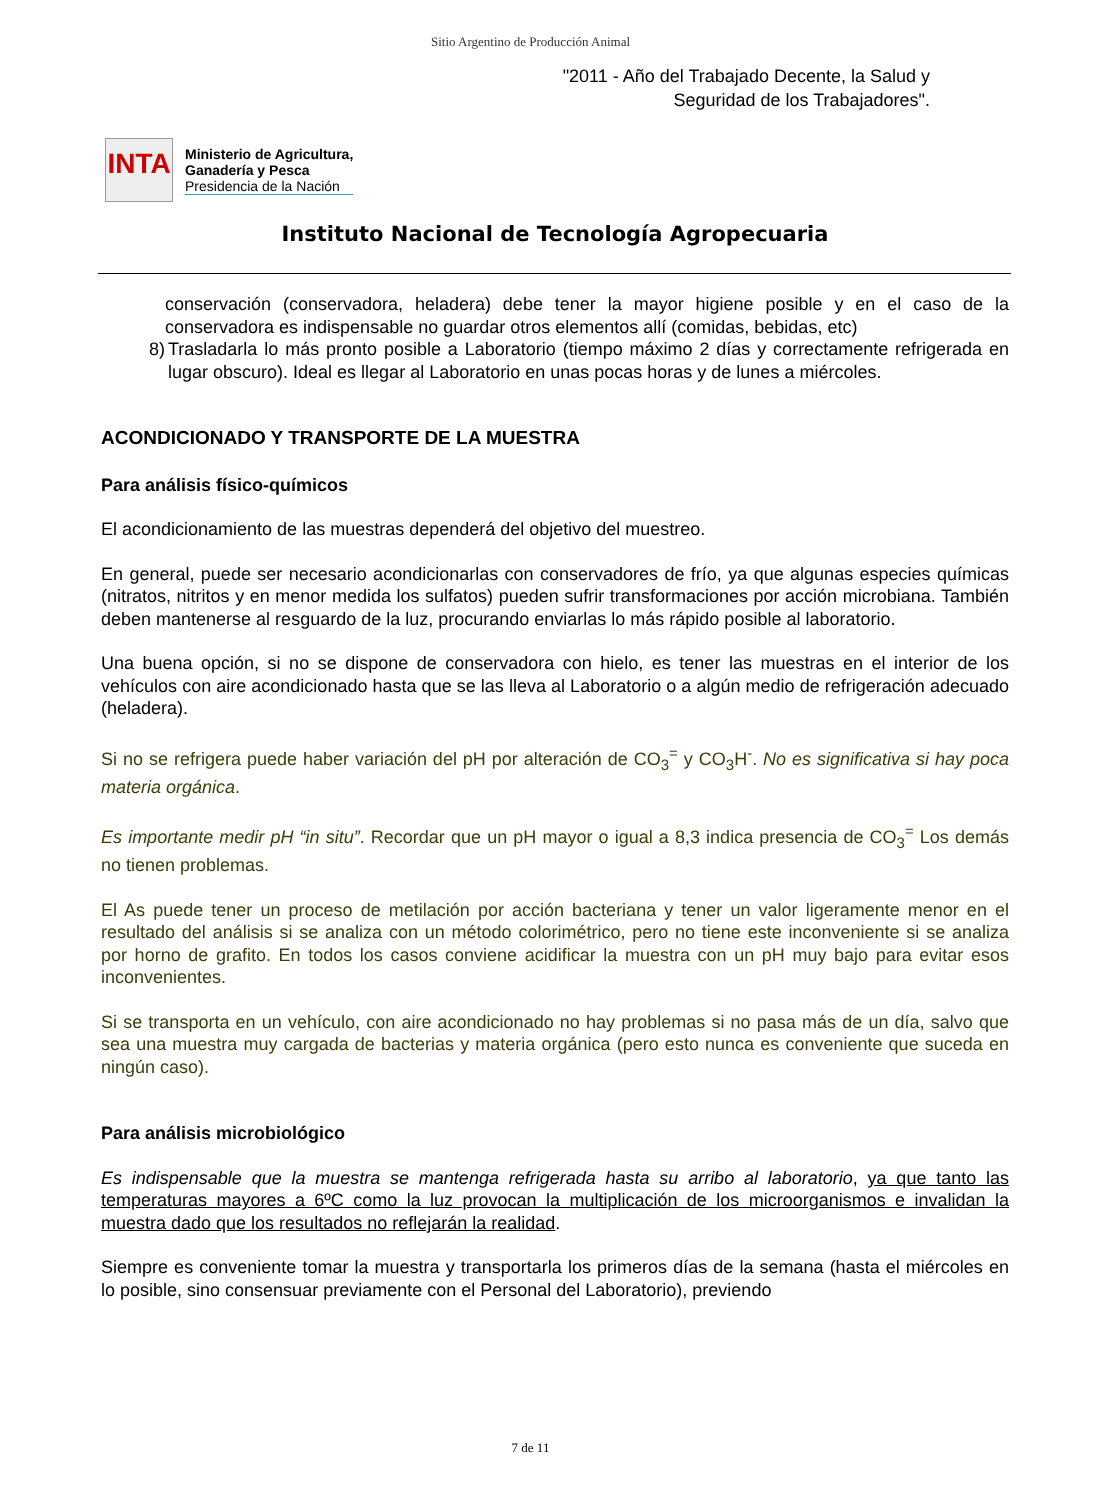Sitio Argentino de Producción Animal
"2011 - Año del Trabajado Decente, la Salud y
Seguridad de los Trabajadores".
INTA
Ministerio de Agricultura,
Ganadería y Pesca
Presidencia de la Nación
Instituto Nacional de Tecnología Agropecuaria
conservación (conservadora, heladera) debe tener la mayor higiene posible y en el caso de la conservadora es indispensable no guardar otros elementos allí (comidas, bebidas, etc)
8) Trasladarla lo más pronto posible a Laboratorio (tiempo máximo 2 días y correctamente refrigerada en lugar obscuro). Ideal es llegar al Laboratorio en unas pocas horas y de lunes a miércoles.
ACONDICIONADO Y TRANSPORTE DE LA MUESTRA
Para análisis físico-químicos
El acondicionamiento de las muestras dependerá del objetivo del muestreo.
En general, puede ser necesario acondicionarlas con conservadores de frío, ya que algunas especies químicas (nitratos, nitritos y en menor medida los sulfatos) pueden sufrir transformaciones por acción microbiana. También deben mantenerse al resguardo de la luz, procurando enviarlas lo más rápido posible al laboratorio.
Una buena opción, si no se dispone de conservadora con hielo, es tener las muestras en el interior de los vehículos con aire acondicionado hasta que se las lleva al Laboratorio o a algún medio de refrigeración adecuado (heladera).
Si no se refrigera puede haber variación del pH por alteración de CO<sub>3</sub><sup>=</sup> y CO<sub>3</sub>H<sup>-</sup>. No es significativa si hay poca materia orgánica.
Es importante medir pH “in situ”. Recordar que un pH mayor o igual a 8,3 indica presencia de CO<sub>3</sub><sup>=</sup> Los demás no tienen problemas.
El As puede tener un proceso de metilación por acción bacteriana y tener un valor ligeramente menor en el resultado del análisis si se analiza con un método colorimétrico, pero no tiene este inconveniente si se analiza por horno de grafito. En todos los casos conviene acidificar la muestra con un pH muy bajo para evitar esos inconvenientes.
Si se transporta en un vehículo, con aire acondicionado no hay problemas si no pasa más de un día, salvo que sea una muestra muy cargada de bacterias y materia orgánica (pero esto nunca es conveniente que suceda en ningún caso).
Para análisis microbiológico
Es indispensable que la muestra se mantenga refrigerada hasta su arribo al laboratorio, ya que tanto las temperaturas mayores a 6ºC como la luz provocan la multiplicación de los microorganismos e invalidan la muestra dado que los resultados no reflejarán la realidad.
Siempre es conveniente tomar la muestra y transportarla los primeros días de la semana (hasta el miércoles en lo posible, sino consensuar previamente con el Personal del Laboratorio), previendo
7 de 11